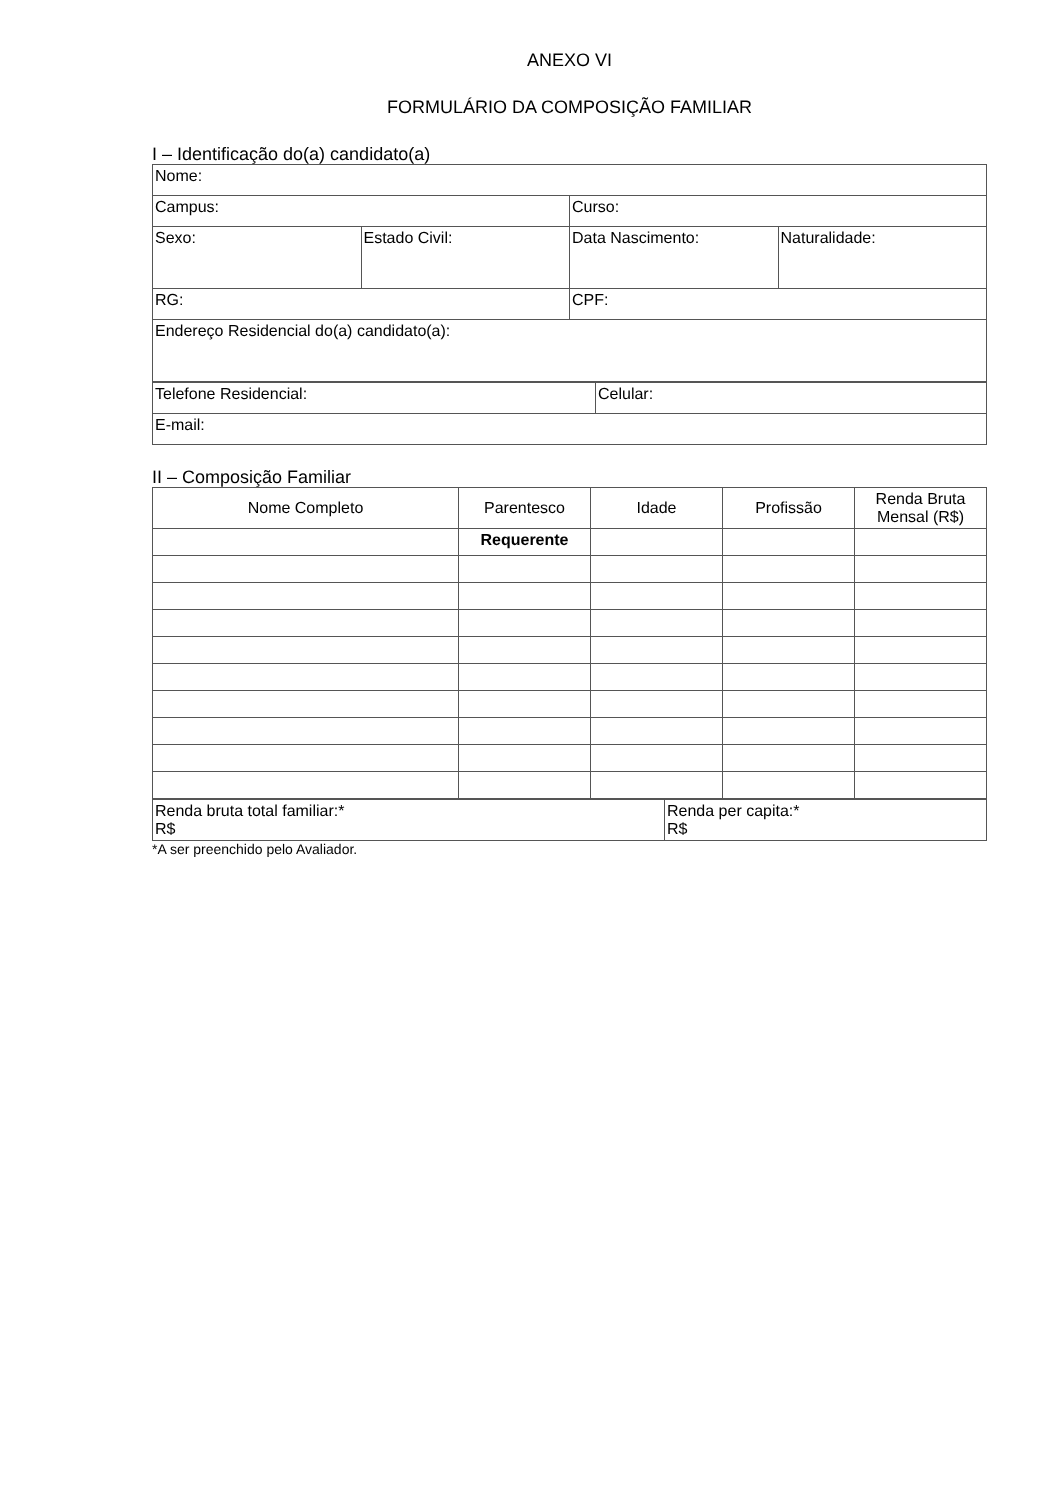ANEXO VI
FORMULÁRIO DA COMPOSIÇÃO FAMILIAR
I – Identificação do(a) candidato(a)
| Nome: | | | |
| Campus: | | Curso: | |
| Sexo: | Estado Civil: | Data Nascimento: | Naturalidade: |
| RG: | | CPF: | |
| Endereço Residencial do(a) candidato(a): | | | |
| Telefone Residencial: | Celular: |
| E-mail: | |
II – Composição Familiar
| Nome Completo | Parentesco | Idade | Profissão | Renda Bruta Mensal (R$) |
| --- | --- | --- | --- | --- |
| | Requerente | | | |
| Renda bruta total familiar:* R$ | Renda per capita:* R$ |
*A ser preenchido pelo Avaliador.